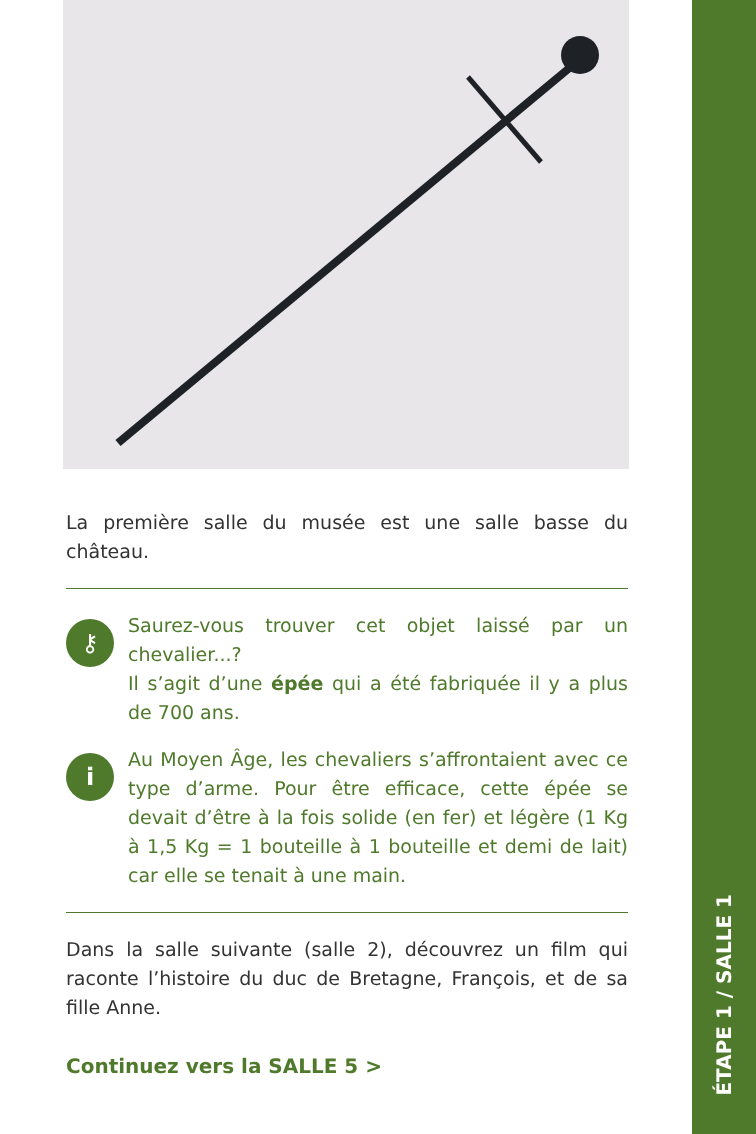La première salle du musée est une salle basse du château.
⚷
Saurez-vous trouver cet objet laissé par un chevalier...?
Il s’agit d’une épée qui a été fabriquée il y a plus de 700 ans.
i
Au Moyen Âge, les chevaliers s’affrontaient avec ce type d’arme. Pour être efficace, cette épée se devait d’être à la fois solide (en fer) et légère (1 Kg à 1,5 Kg = 1 bouteille à 1 bouteille et demi de lait) car elle se tenait à une main.
Dans la salle suivante (salle 2), découvrez un film qui raconte l’histoire du duc de Bretagne, François, et de sa fille Anne.
Continuez vers la SALLE 5 >
ÉTAPE 1 / SALLE 1